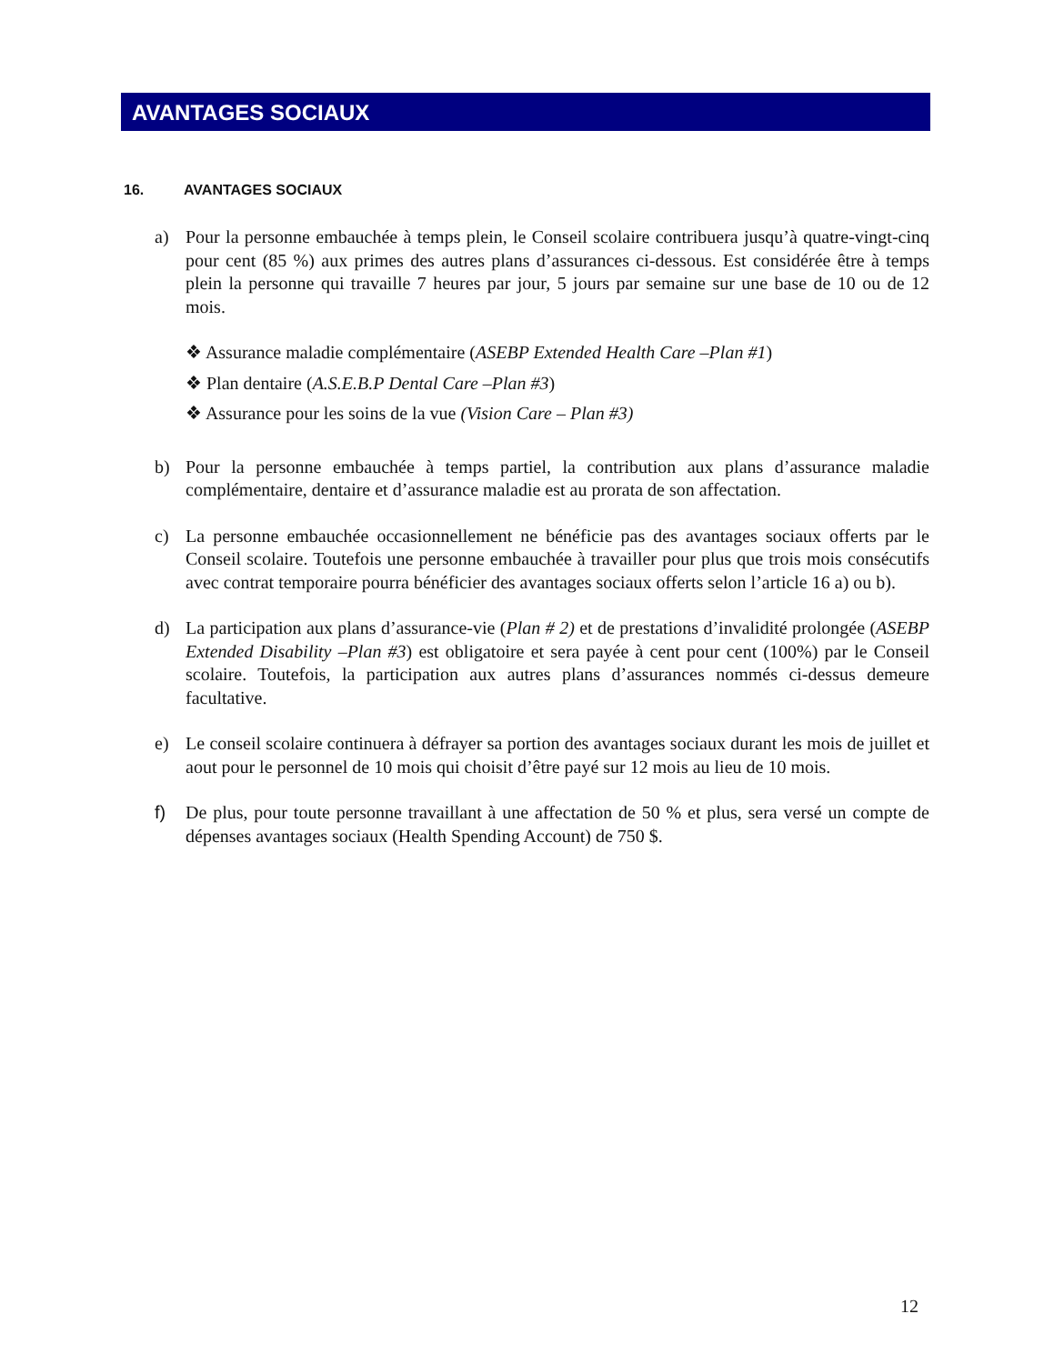AVANTAGES SOCIAUX
16. AVANTAGES SOCIAUX
a) Pour la personne embauchée à temps plein, le Conseil scolaire contribuera jusqu’à quatre-vingt-cinq pour cent (85 %) aux primes des autres plans d’assurances ci-dessous. Est considérée être à temps plein la personne qui travaille 7 heures par jour, 5 jours par semaine sur une base de 10 ou de 12 mois.
❖ Assurance maladie complémentaire (ASEBP Extended Health Care –Plan #1)
❖ Plan dentaire (A.S.E.B.P Dental Care –Plan #3)
❖ Assurance pour les soins de la vue (Vision Care – Plan #3)
b) Pour la personne embauchée à temps partiel, la contribution aux plans d’assurance maladie complémentaire, dentaire et d’assurance maladie est au prorata de son affectation.
c) La personne embauchée occasionnellement ne bénéficie pas des avantages sociaux offerts par le Conseil scolaire. Toutefois une personne embauchée à travailler pour plus que trois mois consécutifs avec contrat temporaire pourra bénéficier des avantages sociaux offerts selon l’article 16 a) ou b).
d) La participation aux plans d’assurance-vie (Plan # 2) et de prestations d’invalidité prolongée (ASEBP Extended Disability –Plan #3) est obligatoire et sera payée à cent pour cent (100%) par le Conseil scolaire. Toutefois, la participation aux autres plans d’assurances nommés ci-dessus demeure facultative.
e) Le conseil scolaire continuera à défrayer sa portion des avantages sociaux durant les mois de juillet et aout pour le personnel de 10 mois qui choisit d’être payé sur 12 mois au lieu de 10 mois.
f) De plus, pour toute personne travaillant à une affectation de 50 % et plus, sera versé un compte de dépenses avantages sociaux (Health Spending Account) de 750 $.
12